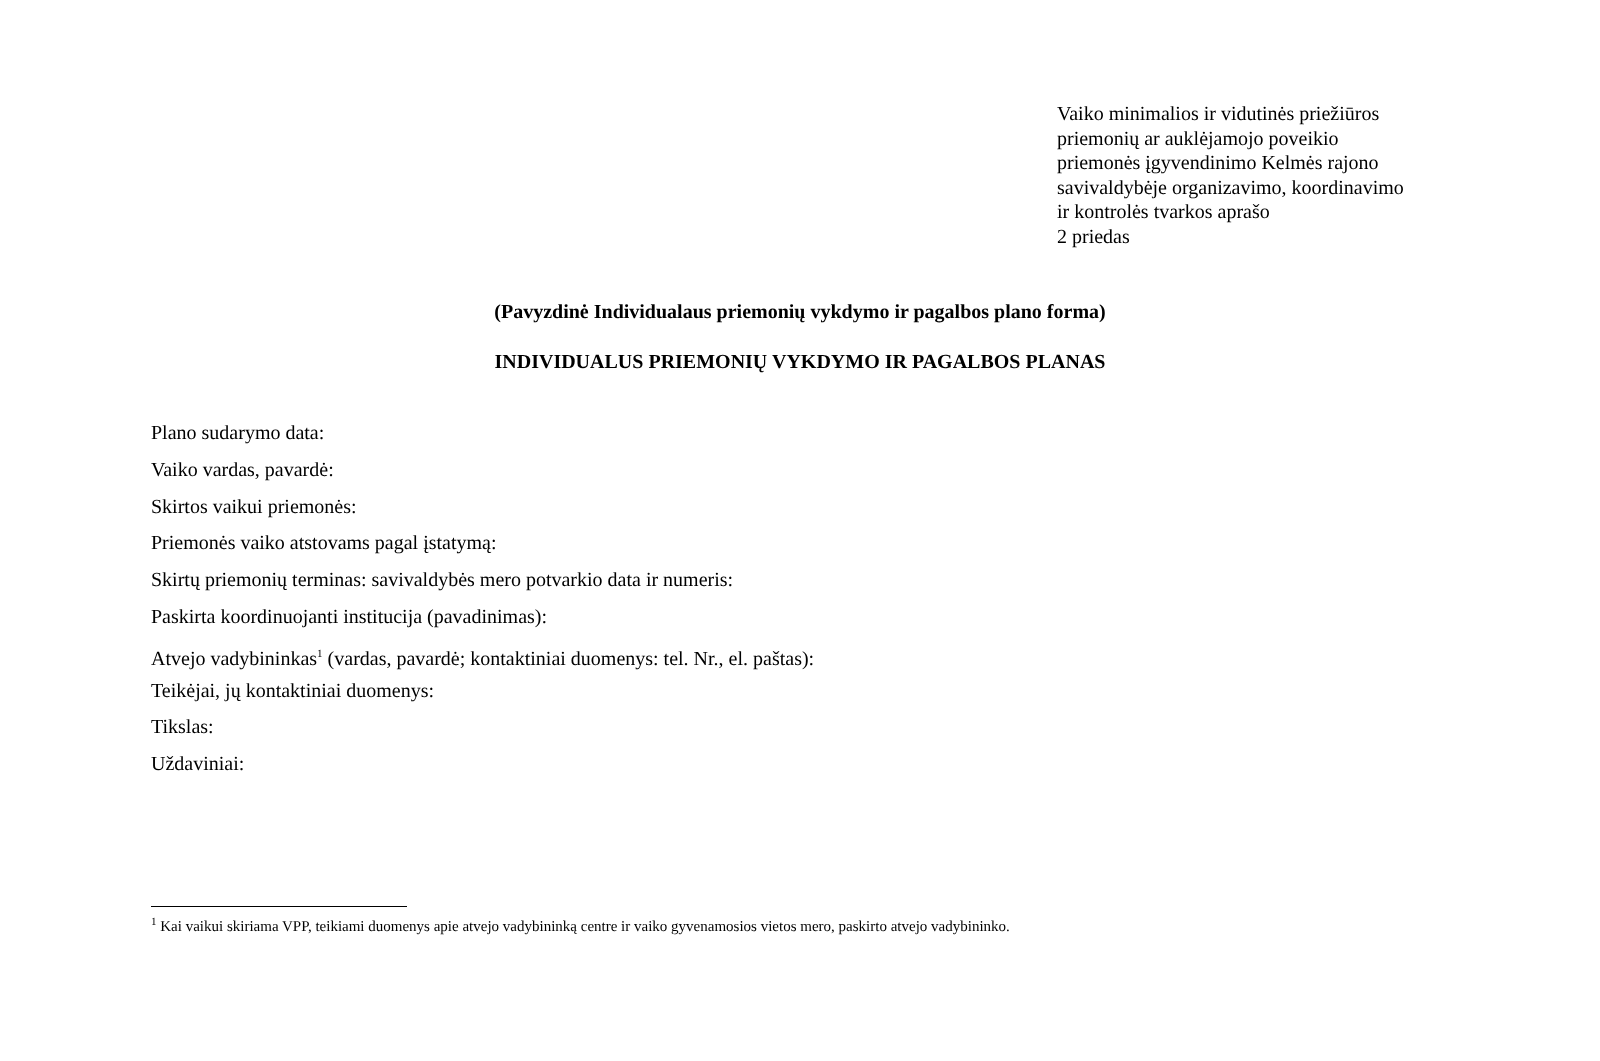Vaiko minimalios ir vidutinės priežiūros
priemonių ar auklėjamojo poveikio
priemonės įgyvendinimo Kelmės rajono
savivaldybėje organizavimo, koordinavimo
ir kontrolės tvarkos aprašo
2 priedas
(Pavyzdinė Individualaus priemonių vykdymo ir pagalbos plano forma)
INDIVIDUALUS PRIEMONIŲ VYKDYMO IR PAGALBOS PLANAS
Plano sudarymo data:
Vaiko vardas, pavardė:
Skirtos vaikui priemonės:
Priemonės vaiko atstovams pagal įstatymą:
Skirtų priemonių terminas: savivaldybės mero potvarkio data ir numeris:
Paskirta koordinuojanti institucija (pavadinimas):
Atvejo vadybininkas<sup>1</sup> (vardas, pavardė; kontaktiniai duomenys: tel. Nr., el. paštas):
Teikėjai, jų kontaktiniai duomenys:
Tikslas:
Uždaviniai:
<sup>1</sup> Kai vaikui skiriama VPP, teikiami duomenys apie atvejo vadybininką centre ir vaiko gyvenamosios vietos mero, paskirto atvejo vadybininko.